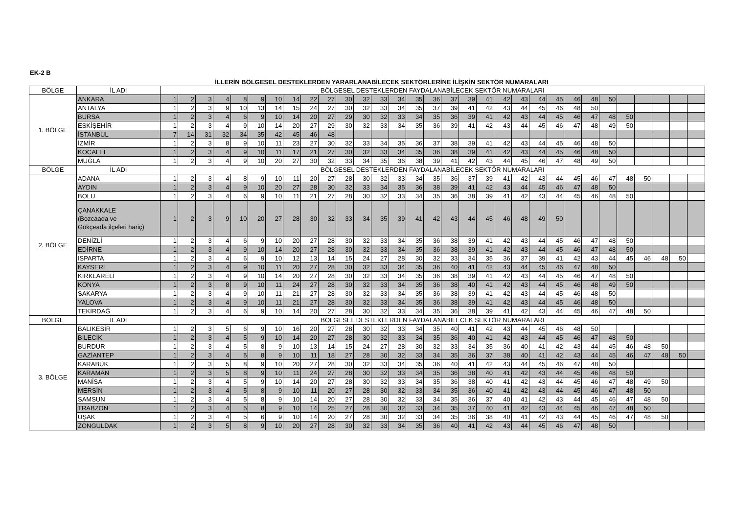EK-2 B
İLLERİN BÖLGESEL DESTEKLERDEN YARARLANABİLECEK SEKTÖRLERİNE İLİŞKİN SEKTÖR NUMARALARI
| BÖLGE | İL ADI | BÖLGESEL DESTEKLERDEN FAYDALANABİLECEK SEKTÖR NUMARALARI | | | | | | | | | | | | | | | | | | | | | | | | | | | | | | |
| 1. BÖLGE | ANKARA | 1 | 2 | 3 | 4 | 8 | 9 | 10 | 14 | 22 | 27 | 30 | 32 | 33 | 34 | 35 | 36 | 37 | 39 | 41 | 42 | 43 | 44 | 45 | 46 | 48 | 50 | | | | | |
| | ANTALYA | 1 | 2 | 3 | 9 | 10 | 13 | 14 | 15 | 24 | 27 | 30 | 32 | 33 | 34 | 35 | 37 | 39 | 41 | 42 | 43 | 44 | 45 | 46 | 48 | 50 | | | | | | |
| | BURSA | 1 | 2 | 3 | 4 | 6 | 9 | 10 | 14 | 20 | 27 | 29 | 30 | 32 | 33 | 34 | 35 | 36 | 39 | 41 | 42 | 43 | 44 | 45 | 46 | 47 | 48 | 50 | | | | |
| | ESKİŞEHİR | 1 | 2 | 3 | 4 | 9 | 10 | 14 | 20 | 27 | 29 | 30 | 32 | 33 | 34 | 35 | 36 | 39 | 41 | 42 | 43 | 44 | 45 | 46 | 47 | 48 | 49 | 50 | | | | |
| | İSTANBUL | 7 | 14 | 31 | 32 | 34 | 35 | 42 | 45 | 46 | 48 | | | | | | | | | | | | | | | | | | | | | |
| | İZMİR | 1 | 2 | 3 | 8 | 9 | 10 | 11 | 23 | 27 | 30 | 32 | 33 | 34 | 35 | 36 | 37 | 38 | 39 | 41 | 42 | 43 | 44 | 45 | 46 | 48 | 50 | | | | | |
| | KOCAELİ | 1 | 2 | 3 | 4 | 9 | 10 | 11 | 17 | 21 | 27 | 30 | 32 | 33 | 34 | 35 | 36 | 38 | 39 | 41 | 42 | 43 | 44 | 45 | 46 | 48 | 50 | | | | | |
| | MUĞLA | 1 | 2 | 3 | 4 | 9 | 10 | 20 | 27 | 30 | 32 | 33 | 34 | 35 | 36 | 38 | 39 | 41 | 42 | 43 | 44 | 45 | 46 | 47 | 48 | 49 | 50 | | | | | |
| BÖLGE | İL ADI | BÖLGESEL DESTEKLERDEN FAYDALANABİLECEK SEKTÖR NUMARALARI | | | | | | | | | | | | | | | | | | | | | | | | | | | | | | |
| 2. BÖLGE | ADANA | 1 | 2 | 3 | 4 | 8 | 9 | 10 | 11 | 20 | 27 | 28 | 30 | 32 | 33 | 34 | 35 | 36 | 37 | 39 | 41 | 42 | 43 | 44 | 45 | 46 | 47 | 48 | 50 | | | |
| | AYDIN | 1 | 2 | 3 | 4 | 9 | 10 | 20 | 27 | 28 | 30 | 32 | 33 | 34 | 35 | 36 | 38 | 39 | 41 | 42 | 43 | 44 | 45 | 46 | 47 | 48 | 50 | | | | | |
| | BOLU | 1 | 2 | 3 | 4 | 6 | 9 | 10 | 11 | 21 | 27 | 28 | 30 | 32 | 33 | 34 | 35 | 36 | 38 | 39 | 41 | 42 | 43 | 44 | 45 | 46 | 48 | 50 | | | | |
| | ÇANAKKALE (Bozcaada ve Gökçeada ilçeleri hariç) | 1 | 2 | 3 | 9 | 10 | 20 | 27 | 28 | 30 | 32 | 33 | 34 | 35 | 39 | 41 | 42 | 43 | 44 | 45 | 46 | 48 | 49 | 50 | | | | | | | | |
| | DENİZLİ | 1 | 2 | 3 | 4 | 6 | 9 | 10 | 20 | 27 | 28 | 30 | 32 | 33 | 34 | 35 | 36 | 38 | 39 | 41 | 42 | 43 | 44 | 45 | 46 | 47 | 48 | 50 | | | | |
| | EDİRNE | 1 | 2 | 3 | 4 | 9 | 10 | 14 | 20 | 27 | 28 | 30 | 32 | 33 | 34 | 35 | 36 | 38 | 39 | 41 | 42 | 43 | 44 | 45 | 46 | 47 | 48 | 50 | | | | |
| | ISPARTA | 1 | 2 | 3 | 4 | 6 | 9 | 10 | 12 | 13 | 14 | 15 | 24 | 27 | 28 | 30 | 32 | 33 | 34 | 35 | 36 | 37 | 39 | 41 | 42 | 43 | 44 | 45 | 46 | 48 | 50 | |
| | KAYSERİ | 1 | 2 | 3 | 4 | 9 | 10 | 11 | 20 | 27 | 28 | 30 | 32 | 33 | 34 | 35 | 36 | 40 | 41 | 42 | 43 | 44 | 45 | 46 | 47 | 48 | 50 | | | | | |
| | KIRKLARELİ | 1 | 2 | 3 | 4 | 9 | 10 | 14 | 20 | 27 | 28 | 30 | 32 | 33 | 34 | 35 | 36 | 38 | 39 | 41 | 42 | 43 | 44 | 45 | 46 | 47 | 48 | 50 | | | | |
| | KONYA | 1 | 2 | 3 | 8 | 9 | 10 | 11 | 24 | 27 | 28 | 30 | 32 | 33 | 34 | 35 | 36 | 38 | 40 | 41 | 42 | 43 | 44 | 45 | 46 | 48 | 49 | 50 | | | | |
| | SAKARYA | 1 | 2 | 3 | 4 | 9 | 10 | 11 | 21 | 27 | 28 | 30 | 32 | 33 | 34 | 35 | 36 | 38 | 39 | 41 | 42 | 43 | 44 | 45 | 46 | 48 | 50 | | | | | |
| | YALOVA | 1 | 2 | 3 | 4 | 9 | 10 | 11 | 21 | 27 | 28 | 30 | 32 | 33 | 34 | 35 | 36 | 38 | 39 | 41 | 42 | 43 | 44 | 45 | 46 | 48 | 50 | | | | | |
| | TEKİRDAĞ | 1 | 2 | 3 | 4 | 6 | 9 | 10 | 14 | 20 | 27 | 28 | 30 | 32 | 33 | 34 | 35 | 36 | 38 | 39 | 41 | 42 | 43 | 44 | 45 | 46 | 47 | 48 | 50 | | | |
| BÖLGE | İL ADI | BÖLGESEL DESTEKLERDEN FAYDALANABİLECEK SEKTÖR NUMARALARI | | | | | | | | | | | | | | | | | | | | | | | | | | | | | | |
| 3. BÖLGE | BALIKESİR | 1 | 2 | 3 | 5 | 6 | 9 | 10 | 16 | 20 | 27 | 28 | 30 | 32 | 33 | 34 | 35 | 40 | 41 | 42 | 43 | 44 | 45 | 46 | 48 | 50 | | | | | | |
| | BİLECİK | 1 | 2 | 3 | 4 | 5 | 9 | 10 | 14 | 20 | 27 | 28 | 30 | 32 | 33 | 34 | 35 | 36 | 40 | 41 | 42 | 43 | 44 | 45 | 46 | 47 | 48 | 50 | | | | |
| | BURDUR | 1 | 2 | 3 | 4 | 5 | 8 | 9 | 10 | 13 | 14 | 15 | 24 | 27 | 28 | 30 | 32 | 33 | 34 | 35 | 36 | 40 | 41 | 42 | 43 | 44 | 45 | 46 | 48 | 50 | | |
| | GAZİANTEP | 1 | 2 | 3 | 4 | 5 | 8 | 9 | 10 | 11 | 18 | 27 | 28 | 30 | 32 | 33 | 34 | 35 | 36 | 37 | 38 | 40 | 41 | 42 | 43 | 44 | 45 | 46 | 47 | 48 | 50 | |
| | KARABÜK | 1 | 2 | 3 | 5 | 8 | 9 | 10 | 20 | 27 | 28 | 30 | 32 | 33 | 34 | 35 | 36 | 40 | 41 | 42 | 43 | 44 | 45 | 46 | 47 | 48 | 50 | | | | | |
| | KARAMAN | 1 | 2 | 3 | 5 | 8 | 9 | 10 | 11 | 24 | 27 | 28 | 30 | 32 | 33 | 34 | 35 | 36 | 38 | 40 | 41 | 42 | 43 | 44 | 45 | 46 | 48 | 50 | | | | |
| | MANİSA | 1 | 2 | 3 | 4 | 5 | 9 | 10 | 14 | 20 | 27 | 28 | 30 | 32 | 33 | 34 | 35 | 36 | 38 | 40 | 41 | 42 | 43 | 44 | 45 | 46 | 47 | 48 | 49 | 50 | | |
| | MERSİN | 1 | 2 | 3 | 4 | 5 | 8 | 9 | 10 | 11 | 20 | 27 | 28 | 30 | 32 | 33 | 34 | 35 | 36 | 40 | 41 | 42 | 43 | 44 | 45 | 46 | 47 | 48 | 50 | | | |
| | SAMSUN | 1 | 2 | 3 | 4 | 5 | 8 | 9 | 10 | 14 | 20 | 27 | 28 | 30 | 32 | 33 | 34 | 35 | 36 | 37 | 40 | 41 | 42 | 43 | 44 | 45 | 46 | 47 | 48 | 50 | | |
| | TRABZON | 1 | 2 | 3 | 4 | 5 | 8 | 9 | 10 | 14 | 25 | 27 | 28 | 30 | 32 | 33 | 34 | 35 | 37 | 40 | 41 | 42 | 43 | 44 | 45 | 46 | 47 | 48 | 50 | | | |
| | UŞAK | 1 | 2 | 3 | 4 | 5 | 6 | 9 | 10 | 14 | 20 | 27 | 28 | 30 | 32 | 33 | 34 | 35 | 36 | 38 | 40 | 41 | 42 | 43 | 44 | 45 | 46 | 47 | 48 | 50 | | |
| | ZONGULDAK | 1 | 2 | 3 | 5 | 8 | 9 | 10 | 20 | 27 | 28 | 30 | 32 | 33 | 34 | 35 | 36 | 40 | 41 | 42 | 43 | 44 | 45 | 46 | 47 | 48 | 50 | | | | | |